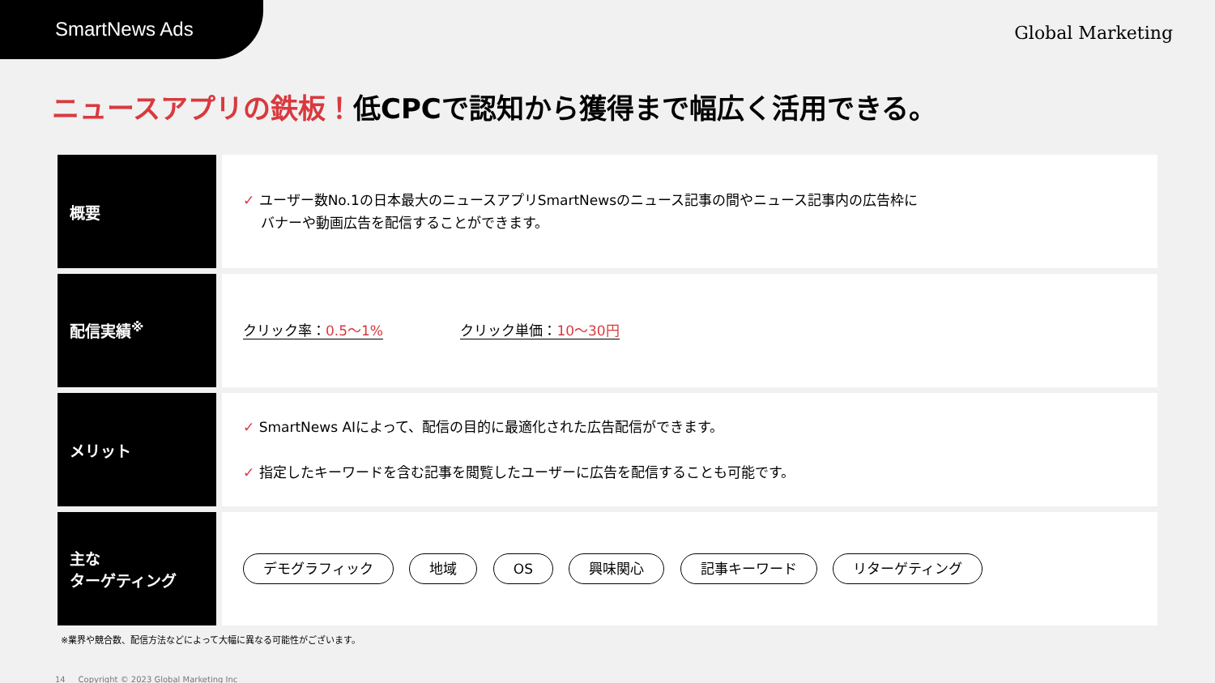SmartNews Ads
Global Marketing
ニュースアプリの鉄板！低CPCで認知から獲得まで幅広く活用できる。
| 概要 | ✓ ユーザー数No.1の日本最大のニュースアプリSmartNewsのニュース記事の間やニュース記事内の広告枠に バナーや動画広告を配信することができます。 |
| 配信実績<sup>※</sup> | クリック率： 0.5〜1% クリック単価： 10〜30円 |
| メリット | ✓ SmartNews AIによって、配信の目的に最適化された広告配信ができます。 ✓ 指定したキーワードを含む記事を閲覧したユーザーに広告を配信することも可能です。 |
| 主な ターゲティング | デモグラフィック 地域 OS 興味関心 記事キーワード リターゲティング |
※業界や競合数、配信方法などによって大幅に異なる可能性がございます。
14 Copyright © 2023 Global Marketing Inc